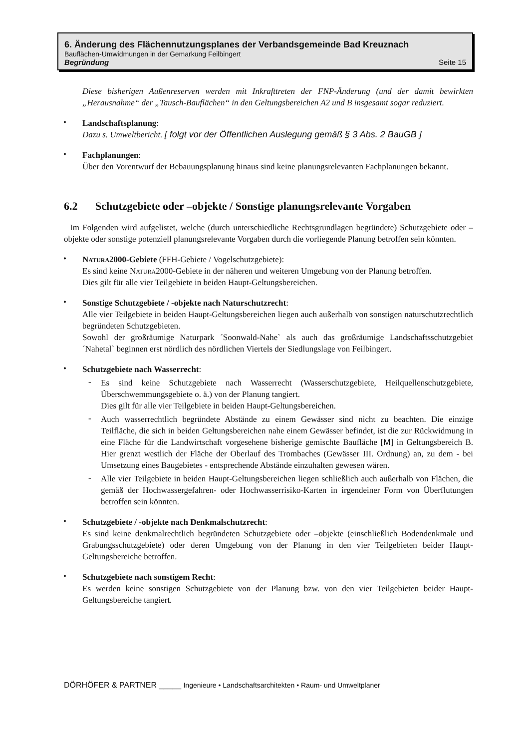6. Änderung des Flächennutzungsplanes der Verbandsgemeinde Bad Kreuznach
Bauflächen-Umwidmungen in der Gemarkung Feilbingert
Begründung Seite 15
Diese bisherigen Außenreserven werden mit Inkrafttreten der FNP-Änderung (und der damit bewirkten „Herausnahme“ der „Tausch-Bauflächen“ in den Geltungsbereichen A2 und B insgesamt sogar reduziert.
•
Landschaftsplanung:
Dazu s. Umweltbericht. [ folgt vor der Öffentlichen Auslegung gemäß § 3 Abs. 2 BauGB ]
•
Fachplanungen:
Über den Vorentwurf der Bebauungsplanung hinaus sind keine planungsrelevanten Fachplanungen bekannt.
6.2 Schutzgebiete oder –objekte / Sonstige planungsrelevante Vorgaben
Im Folgenden wird aufgelistet, welche (durch unterschiedliche Rechtsgrundlagen begründete) Schutzgebiete oder –objekte oder sonstige potenziell planungsrelevante Vorgaben durch die vorliegende Planung betroffen sein könnten.
•
Natura2000-Gebiete (FFH-Gebiete / Vogelschutzgebiete):
Es sind keine Natura2000-Gebiete in der näheren und weiteren Umgebung von der Planung betroffen.
Dies gilt für alle vier Teilgebiete in beiden Haupt-Geltungsbereichen.
•
Sonstige Schutzgebiete / -objekte nach Naturschutzrecht:
Alle vier Teilgebiete in beiden Haupt-Geltungsbereichen liegen auch außerhalb von sonstigen naturschutzrechtlich begründeten Schutzgebieten.
Sowohl der großräumige Naturpark ´Soonwald-Nahe` als auch das großräumige Landschaftsschutzgebiet ´Nahetal` beginnen erst nördlich des nördlichen Viertels der Siedlungslage von Feilbingert.
•
Schutzgebiete nach Wasserrecht:
-
Es sind keine Schutzgebiete nach Wasserrecht (Wasserschutzgebiete, Heilquellenschutzgebiete, Überschwemmungsgebiete o. ä.) von der Planung tangiert.
Dies gilt für alle vier Teilgebiete in beiden Haupt-Geltungsbereichen.
-
Auch wasserrechtlich begründete Abstände zu einem Gewässer sind nicht zu beachten. Die einzige Teilfläche, die sich in beiden Geltungsbereichen nahe einem Gewässer befindet, ist die zur Rückwidmung in eine Fläche für die Landwirtschaft vorgesehene bisherige gemischte Baufläche [M] in Geltungsbereich B. Hier grenzt westlich der Fläche der Oberlauf des Trombaches (Gewässer III. Ordnung) an, zu dem - bei Umsetzung eines Baugebietes - entsprechende Abstände einzuhalten gewesen wären.
-
Alle vier Teilgebiete in beiden Haupt-Geltungsbereichen liegen schließlich auch außerhalb von Flächen, die gemäß der Hochwassergefahren- oder Hochwasserrisiko-Karten in irgendeiner Form von Überflutungen betroffen sein könnten.
•
Schutzgebiete / -objekte nach Denkmalschutzrecht:
Es sind keine denkmalrechtlich begründeten Schutzgebiete oder –objekte (einschließlich Bodendenkmale und Grabungsschutzgebiete) oder deren Umgebung von der Planung in den vier Teilgebieten beider Haupt-Geltungsbereiche betroffen.
•
Schutzgebiete nach sonstigem Recht:
Es werden keine sonstigen Schutzgebiete von der Planung bzw. von den vier Teilgebieten beider Haupt-Geltungsbereiche tangiert.
DÖRHÖFER & PARTNER _____ Ingenieure • Landschaftsarchitekten • Raum- und Umweltplaner